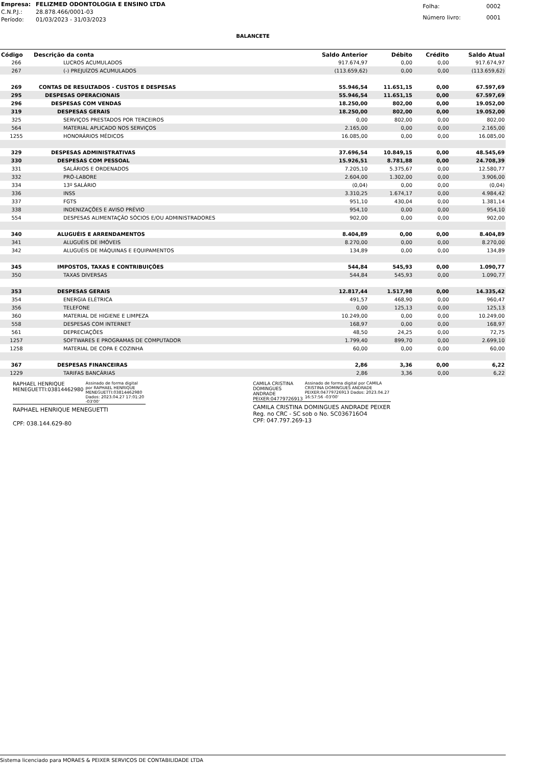| Empresa: | FELIZMED ODONTOLOGIA E ENSINO LTDA |
| C.N.P.J.: | 28.878.466/0001-03 |
| Período: | 01/03/2023 - 31/03/2023 |
| Folha: | 0002 |
| Número livro: | 0001 |
BALANCETE
| Código | Descrição da conta | Saldo Anterior | Débito | Crédito | Saldo Atual |
| --- | --- | --- | --- | --- | --- |
| 266 | LUCROS ACUMULADOS | 917.674,97 | 0,00 | 0,00 | 917.674,97 |
| 267 | (-) PREJUÍZOS ACUMULADOS | (113.659,62) | 0,00 | 0,00 | (113.659,62) |
| 269 | CONTAS DE RESULTADOS - CUSTOS E DESPESAS | 55.946,54 | 11.651,15 | 0,00 | 67.597,69 |
| 295 | DESPESAS OPERACIONAIS | 55.946,54 | 11.651,15 | 0,00 | 67.597,69 |
| 296 | DESPESAS COM VENDAS | 18.250,00 | 802,00 | 0,00 | 19.052,00 |
| 319 | DESPESAS GERAIS | 18.250,00 | 802,00 | 0,00 | 19.052,00 |
| 325 | SERVIÇOS PRESTADOS POR TERCEIROS | 0,00 | 802,00 | 0,00 | 802,00 |
| 564 | MATERIAL APLICADO NOS SERVIÇOS | 2.165,00 | 0,00 | 0,00 | 2.165,00 |
| 1255 | HONORÁRIOS MÉDICOS | 16.085,00 | 0,00 | 0,00 | 16.085,00 |
| 329 | DESPESAS ADMINISTRATIVAS | 37.696,54 | 10.849,15 | 0,00 | 48.545,69 |
| 330 | DESPESAS COM PESSOAL | 15.926,51 | 8.781,88 | 0,00 | 24.708,39 |
| 331 | SALÁRIOS E ORDENADOS | 7.205,10 | 5.375,67 | 0,00 | 12.580,77 |
| 332 | PRÓ-LABORE | 2.604,00 | 1.302,00 | 0,00 | 3.906,00 |
| 334 | 13º SALÁRIO | (0,04) | 0,00 | 0,00 | (0,04) |
| 336 | INSS | 3.310,25 | 1.674,17 | 0,00 | 4.984,42 |
| 337 | FGTS | 951,10 | 430,04 | 0,00 | 1.381,14 |
| 338 | INDENIZAÇÕES E AVISO PRÉVIO | 954,10 | 0,00 | 0,00 | 954,10 |
| 554 | DESPESAS ALIMENTAÇÃO SÓCIOS E/OU ADMINISTRADORES | 902,00 | 0,00 | 0,00 | 902,00 |
| 340 | ALUGUÉIS E ARRENDAMENTOS | 8.404,89 | 0,00 | 0,00 | 8.404,89 |
| 341 | ALUGUÉIS DE IMÓVEIS | 8.270,00 | 0,00 | 0,00 | 8.270,00 |
| 342 | ALUGUÉIS DE MÁQUINAS E EQUIPAMENTOS | 134,89 | 0,00 | 0,00 | 134,89 |
| 345 | IMPOSTOS, TAXAS E CONTRIBUIÇÕES | 544,84 | 545,93 | 0,00 | 1.090,77 |
| 350 | TAXAS DIVERSAS | 544,84 | 545,93 | 0,00 | 1.090,77 |
| 353 | DESPESAS GERAIS | 12.817,44 | 1.517,98 | 0,00 | 14.335,42 |
| 354 | ENERGIA ELÉTRICA | 491,57 | 468,90 | 0,00 | 960,47 |
| 356 | TELEFONE | 0,00 | 125,13 | 0,00 | 125,13 |
| 360 | MATERIAL DE HIGIENE E LIMPEZA | 10.249,00 | 0,00 | 0,00 | 10.249,00 |
| 558 | DESPESAS COM INTERNET | 168,97 | 0,00 | 0,00 | 168,97 |
| 561 | DEPRECIAÇÕES | 48,50 | 24,25 | 0,00 | 72,75 |
| 1257 | SOFTWARES E PROGRAMAS DE COMPUTADOR | 1.799,40 | 899,70 | 0,00 | 2.699,10 |
| 1258 | MATERIAL DE COPA E COZINHA | 60,00 | 0,00 | 0,00 | 60,00 |
| 367 | DESPESAS FINANCEIRAS | 2,86 | 3,36 | 0,00 | 6,22 |
| 1229 | TARIFAS BANCÁRIAS | 2,86 | 3,36 | 0,00 | 6,22 |
RAPHAEL HENRIQUE
MENEGUETTI:03814462980 Assinado de forma digital por RAPHAEL HENRIQUE MENEGUETTI:03814462980 Dados: 2023.04.27 17:01:20 -03'00'
RAPHAEL HENRIQUE MENEGUETTI
CPF: 038.144.629-80
CAMILA CRISTINA
DOMINGUES ANDRADE
PEIXER:04779726913 Assinado de forma digital por CAMILA CRISTINA DOMINGUES ANDRADE PEIXER:04779726913 Dados: 2023.04.27 16:57:56 -03'00'
CAMILA CRISTINA DOMINGUES ANDRADE PEIXER
Reg. no CRC - SC sob o No. SC036716O4
CPF: 047.797.269-13
Sistema licenciado para MORAES & PEIXER SERVICOS DE CONTABILIDADE LTDA